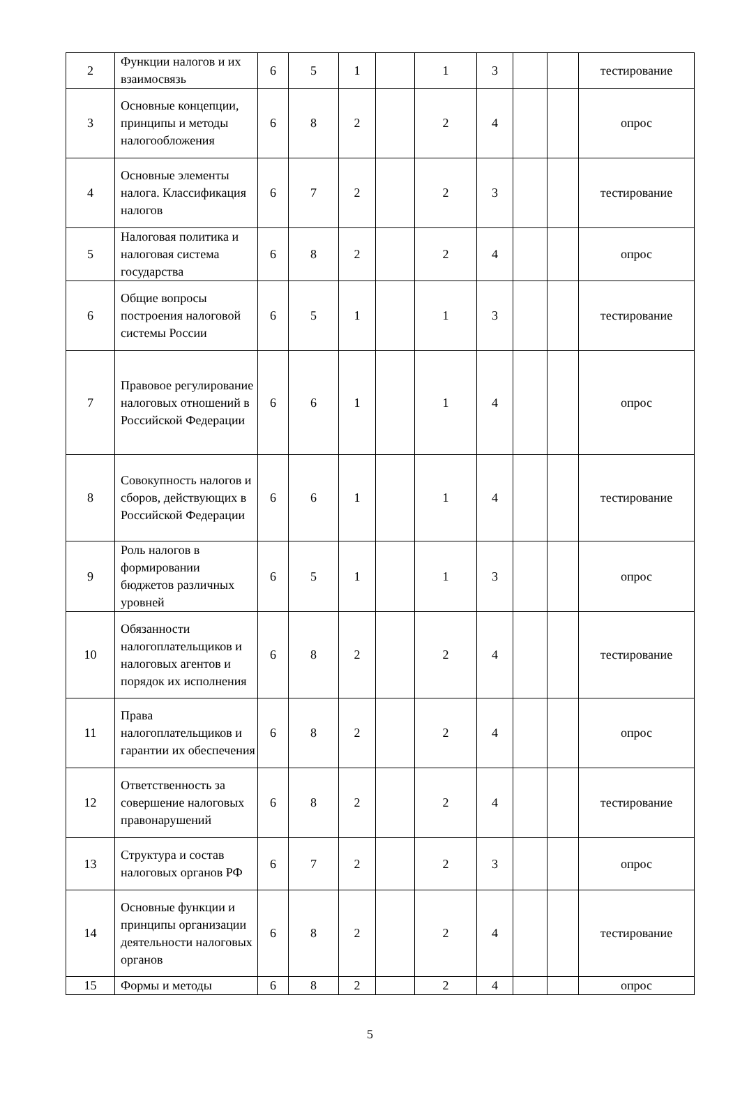| 2 | Функции налогов и их взаимосвязь | 6 | 5 | 1 | | 1 | 3 | | | тестирование |
| 3 | Основные концепции, принципы и методы налогообложения | 6 | 8 | 2 | | 2 | 4 | | | опрос |
| 4 | Основные элементы налога. Классификация налогов | 6 | 7 | 2 | | 2 | 3 | | | тестирование |
| 5 | Налоговая политика и налоговая система государства | 6 | 8 | 2 | | 2 | 4 | | | опрос |
| 6 | Общие вопросы построения налоговой системы России | 6 | 5 | 1 | | 1 | 3 | | | тестирование |
| 7 | Правовое регулирование налоговых отношений в Российской Федерации | 6 | 6 | 1 | | 1 | 4 | | | опрос |
| 8 | Совокупность налогов и сборов, действующих в Российской Федерации | 6 | 6 | 1 | | 1 | 4 | | | тестирование |
| 9 | Роль налогов в формировании бюджетов различных уровней | 6 | 5 | 1 | | 1 | 3 | | | опрос |
| 10 | Обязанности налогоплательщиков и налоговых агентов и порядок их исполнения | 6 | 8 | 2 | | 2 | 4 | | | тестирование |
| 11 | Права налогоплательщиков и гарантии их обеспечения | 6 | 8 | 2 | | 2 | 4 | | | опрос |
| 12 | Ответственность за совершение налоговых правонарушений | 6 | 8 | 2 | | 2 | 4 | | | тестирование |
| 13 | Структура и состав налоговых органов РФ | 6 | 7 | 2 | | 2 | 3 | | | опрос |
| 14 | Основные функции и принципы организации деятельности налоговых органов | 6 | 8 | 2 | | 2 | 4 | | | тестирование |
| 15 | Формы и методы | 6 | 8 | 2 | | 2 | 4 | | | опрос |
5